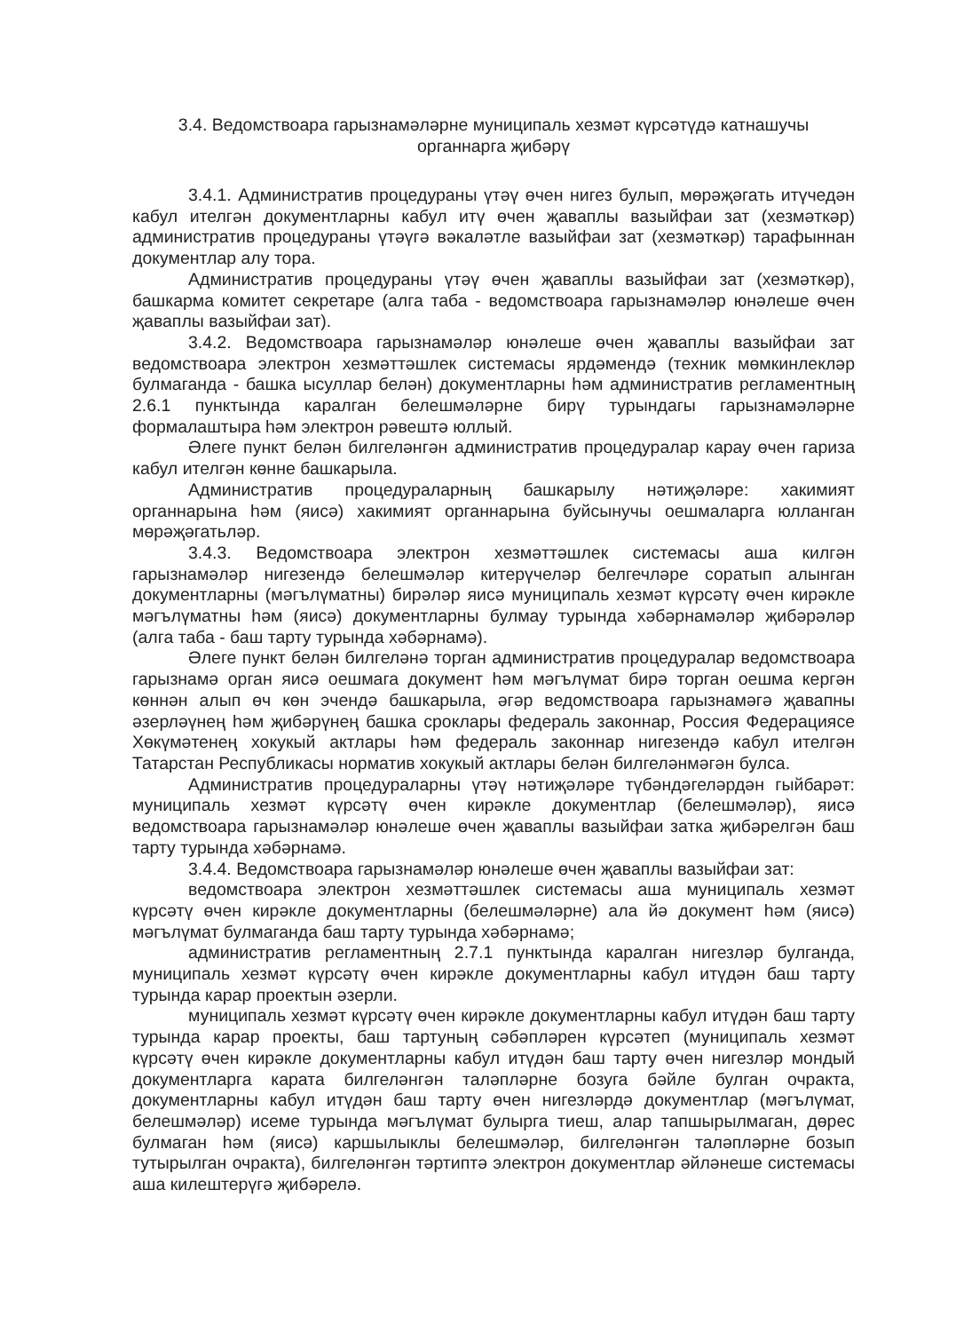3.4. Ведомствоара гарызнамәләрне муниципаль хезмәт күрсәтүдә катнашучы органнарга җибәрү
3.4.1. Административ процедураны үтәү өчен нигез булып, мөрәҗәгать итүчедән кабул ителгән документларны кабул итү өчен җаваплы вазыйфаи зат (хезмәткәр) административ процедураны үтәүгә вәкаләтле вазыйфаи зат (хезмәткәр) тарафыннан документлар алу тора.
Административ процедураны үтәү өчен җаваплы вазыйфаи зат (хезмәткәр), башкарма комитет секретаре (алга таба - ведомствоара гарызнамәләр юнәлеше өчен җаваплы вазыйфаи зат).
3.4.2. Ведомствоара гарызнамәләр юнәлеше өчен җаваплы вазыйфаи зат ведомствоара электрон хезмәттәшлек системасы ярдәмендә (техник мөмкинлекләр булмаганда - башка ысуллар белән) документларны һәм административ регламентның 2.6.1 пунктында каралган белешмәләрне бирү турындагы гарызнамәләрне формалаштыра һәм электрон рәвештә юллый.
Әлеге пункт белән билгеләнгән административ процедуралар карау өчен гариза кабул ителгән көнне башкарыла.
Административ процедураларның башкарылу нәтиҗәләре: хакимият органнарына һәм (яисә) хакимият органнарына буйсынучы оешмаларга юлланган мөрәҗәгатьләр.
3.4.3. Ведомствоара электрон хезмәттәшлек системасы аша килгән гарызнамәләр нигезендә белешмәләр китерүчеләр белгечләре соратып алынган документларны (мәгълүматны) бирәләр яисә муниципаль хезмәт күрсәтү өчен кирәкле мәгълүматны һәм (яисә) документларны булмау турында хәбәрнамәләр җибәрәләр (алга таба - баш тарту турында хәбәрнамә).
Әлеге пункт белән билгеләнә торган административ процедуралар ведомствоара гарызнамә орган яисә оешмага документ һәм мәгълүмат бирә торган оешма кергән көннән алып өч көн эчендә башкарыла, әгәр ведомствоара гарызнамәгә җавапны әзерләүнең һәм җибәрүнең башка сроклары федераль законнар, Россия Федерациясе Хөкүмәтенең хокукый актлары һәм федераль законнар нигезендә кабул ителгән Татарстан Республикасы норматив хокукый актлары белән билгеләнмәгән булса.
Административ процедураларны үтәү нәтиҗәләре түбәндәгеләрдән гыйбарәт: муниципаль хезмәт күрсәтү өчен кирәкле документлар (белешмәләр), яисә ведомствоара гарызнамәләр юнәлеше өчен җаваплы вазыйфаи затка җибәрелгән баш тарту турында хәбәрнамә.
3.4.4. Ведомствоара гарызнамәләр юнәлеше өчен җаваплы вазыйфаи зат:
ведомствоара электрон хезмәттәшлек системасы аша муниципаль хезмәт күрсәтү өчен кирәкле документларны (белешмәләрне) ала йә документ һәм (яисә) мәгълүмат булмаганда баш тарту турында хәбәрнамә;
административ регламентның 2.7.1 пунктында каралган нигезләр булганда, муниципаль хезмәт күрсәтү өчен кирәкле документларны кабул итүдән баш тарту турында карар проектын әзерли.
муниципаль хезмәт күрсәтү өчен кирәкле документларны кабул итүдән баш тарту турында карар проекты, баш тартуның сәбәпләрен күрсәтеп (муниципаль хезмәт күрсәтү өчен кирәкле документларны кабул итүдән баш тарту өчен нигезләр мондый документларга карата билгеләнгән таләпләрне бозуга бәйле булган очракта, документларны кабул итүдән баш тарту өчен нигезләрдә документлар (мәгълүмат, белешмәләр) исеме турында мәгълүмат булырга тиеш, алар тапшырылмаган, дөрес булмаган һәм (яисә) каршылыклы белешмәләр, билгеләнгән таләпләрне бозып тутырылган очракта), билгеләнгән тәртиптә электрон документлар әйләнеше системасы аша килештерүгә җибәрелә.